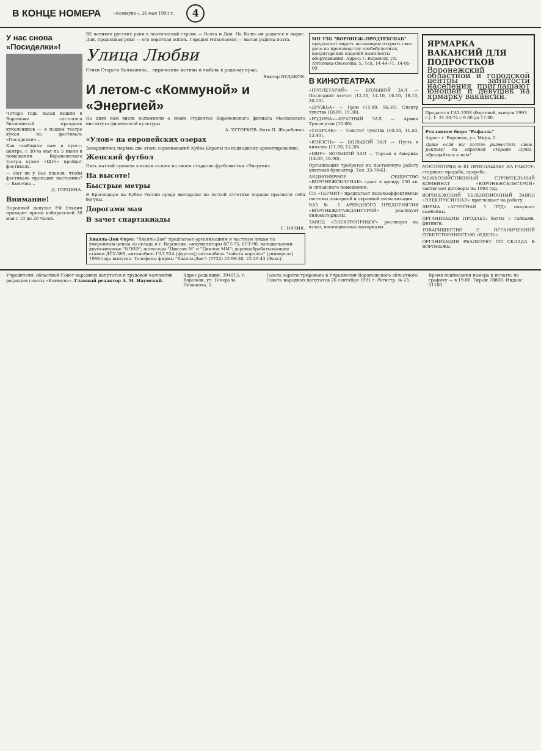В КОНЦЕ НОМЕРА
«Коммуна», 26 мая 1993 г. 4
У нас снова «Посиделки»!
Четыре года назад вышли в Воронеже состоялся Знаменитый праздник кукольников — в нашем театре кукол на фестиваль «Посиделки»...
Как сообщили нам в пресс-центре, с 30-го мая по 5 июня в помещении Воронежского театра кукол «Шут» пройдет фестиваль.
— Нет ли у Вас планов, чтобы фестиваль проходил постоянно? — Конечно...
Д. ГОРДИНА.
Внимание!
Народный депутат РФ Ельцин проводит прием избирателей 30 мая с 10 до 20 часов.
ВЕ великих русских реки в поэтической стране — Волга и Дон. На Волге он родился и вырос. Дон, продолжая реки — его короткая жизнь. Городок Николаевск — малая родина поэта.
Улица Любви
Стихи Старого Волжанина... лирические мотивы и любовь к родному краю.
Виктор БУДАКОВ.
И летом-с «Коммуной» и «Энергией»
На днях нам вновь напомнили о своих студентах Воронежского филиала Московского института физической культуры.
А. ХУТОРКОВ. Фото П. Жеребенко.
«Улов» на европейских озерах
Завершились первые две этапа соревнований Кубка Европы по подводному ориентированию.
Женский футбол
Пять матчей провели в новом сезоне на своем стадионе футболистки «Энергии».
На высоте!
Быстрые метры
В Краснодаре на Кубке России среди молодежи по легкой атлетике хорошо проявили себя бегуны.
Дорогами мая
В зачет спартакиады
Г. НАЧИК.
Хиалла-Дон Фирма "Хиалла-Дон" предлагает организациям и частным лицам по умеренным ценам со склада в г. Воронеже: аккумуляторы 6СТ-75, 6СТ-90; холодильники двухкамерные "NORD"; шалоседы "Циклон М" и "Циклон ММ"; деревообрабатывающие станки ДСУ-300; автомобиль ГАЗ 53А (фургон); автомобиль "тойота-королла" (универсал) 1988 года выпуска. Телефоны фирмы "Хиалла-Дон": (0732) 22-98-30, 22-39-43 (Факс).
МП ТЭБ "ВОРОНЕЖ-ПРОДТЕХСНАБ" предлагает видеть желающим открыть свое дело по производству хлебобулочных, кондитерских изделий комплекты оборудования. Адрес: г. Воронеж, ул. Антонова-Овсеенко, 5. Тел. 14-44-71, 14-05-09.
В КИНОТЕАТРАХ
«ПРОЛЕТАРИЙ» — БОЛЬШОЙ ЗАЛ — Последний отсчет (12.10, 14.10, 16.10, 18.10, 20.10).
«ДРУЖБА» — Гром (15.00, 16.30). Спектр чувства (18.00, 19.30).
«РОДИНА»—КРАСНЫЙ ЗАЛ — Армия Трясогузки (10.00).
«СПАРТАК» — Секстет чувства (10.00, 11.50, 13.40).
«ЮНОСТЬ» — БОЛЬШОЙ ЗАЛ — Пусть в кипятке (11.00, 12.30).
«МИР». БОЛЬШОЙ ЗАЛ — Тарзан в Америке (14.00, 16.00).
Организация требуется на постоянную работу опытный бухгалтер. Тел. 33-70-61.
АКЦИОНЕРНОЕ ОБЩЕСТВО «ВОРОНЕЖОБЛСНАБ» сдает в аренду 250 кв. м складского помещения.
СП «ТЕРМИТ» предлагает высокоэффективные системы пожарной и охранной сигнализации.
ВАЗ № 1 АРЕНДНОГО ПРЕДПРИЯТИЯ «ВОРОНЕЖГРАЖДАНСТРОЙ» реализует пиломатериалы.
ЗАВОД «ЭЛЕКТРОПРИБОР» реализует на взлет, изоляционные материалы.
ЯРМАРКА ВАКАНСИЙ ДЛЯ ПОДРОСТКОВ
Воронежский областной и городской центры занятости населения приглашают юношей и девушек на ярмарку вакансий.
Продается ГАЗ-3308 (бортовой, выпуск 1993 г.). Т. 31-30-74 с 9.00 до 17.00.
Рекламное бюро "Рафаэль"
Адрес: г. Воронеж, ул. Мира, 2.
Даже если вы хотите разместить свою рекламу на обратной стороне Луны, обращайтесь к нам!
МОСТООТРЯД № 81 ПРИГЛАШАЕТ НА РАБОТУ: старшего прораба, прораба...
МЕЖХОЗЯЙСТВЕННЫЙ СТРОИТЕЛЬНЫЙ КОМБИНАТ «ВОРОНЕЖСЕЛЬСТРОЙ» заключает договоры на 1993 год.
ВОРОНЕЖСКИЙ ТЕЛЕВИЗИОННЫЙ ЗАВОД «ЭЛЕКТРОСИГНАЛ» приглашает на работу.
ФИРМА «АГРОСНАБ 1 ЛТД» покупает комбайны.
ОРГАНИЗАЦИЯ ПРОДАЕТ: болты с гайками, фитинги.
ТОВАРИЩЕСТВО С ОГРАНИЧЕННОЙ ОТВЕТСТВЕННОСТЬЮ «ЕДЕЛЬ».
ОРГАНИЗАЦИЯ РЕАЛИЗУЕТ СО СКЛАДА В ВОРОНЕЖЕ.
Учредители: областной Совет народных депутатов и трудовой коллектив редакции газеты «Коммуна». Главный редактор А. М. Наумский.
Адрес редакции: 394013, г. Воронеж, ул. Генерала Лизюкова, 2.
Газета зарегистрирована в Управлении Воронежского областного Совета народных депутатов 26 сентября 1991 г. Регистр. № 23.
Время подписания номера к печати: по графику — в 19.00. Тираж 78800. Индекс 51100.